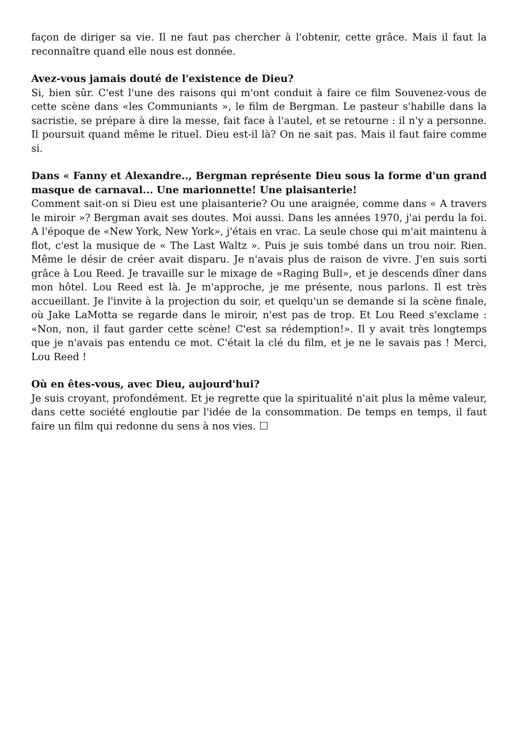façon de diriger sa vie. Il ne faut pas chercher à l'obtenir, cette grâce. Mais il faut la reconnaître quand elle nous est donnée.
Avez-vous jamais douté de l'existence de Dieu?
Si, bien sûr. C'est l'une des raisons qui m'ont conduit à faire ce film Souvenez-vous de cette scène dans «les Communiants », le film de Bergman. Le pasteur s'habille dans la sacristie, se prépare à dire la messe, fait face à l'autel, et se retourne : il n'y a personne. Il poursuit quand même le rituel. Dieu est-il là? On ne sait pas. Mais il faut faire comme si.
Dans « Fanny et Alexandre.., Bergman représente Dieu sous la forme d'un grand masque de carnaval... Une marionnette! Une plaisanterie!
Comment sait-on si Dieu est une plaisanterie? Ou une araignée, comme dans « A travers le miroir »? Bergman avait ses doutes. Moi aussi. Dans les années 1970, j'ai perdu la foi. A l'époque de «New York, New York», j'étais en vrac. La seule chose qui m'ait maintenu à flot, c'est la musique de « The Last Waltz ». Puis je suis tombé dans un trou noir. Rien. Même le désir de créer avait disparu. Je n'avais plus de raison de vivre. J'en suis sorti grâce à Lou Reed. Je travaille sur le mixage de «Raging Bull», et je descends dîner dans mon hôtel. Lou Reed est là. Je m'approche, je me présente, nous parlons. Il est très accueillant. Je l'invite à la projection du soir, et quelqu'un se demande si la scène finale, où Jake LaMotta se regarde dans le miroir, n'est pas de trop. Et Lou Reed s'exclame : «Non, non, il faut garder cette scène! C'est sa rédemption!». Il y avait très longtemps que je n'avais pas entendu ce mot. C'était la clé du film, et je ne le savais pas ! Merci, Lou Reed !
Où en êtes-vous, avec Dieu, aujourd'hui?
Je suis croyant, profondément. Et je regrette que la spiritualité n'ait plus la même valeur, dans cette société engloutie par l'idée de la consommation. De temps en temps, il faut faire un film qui redonne du sens à nos vies. ☐